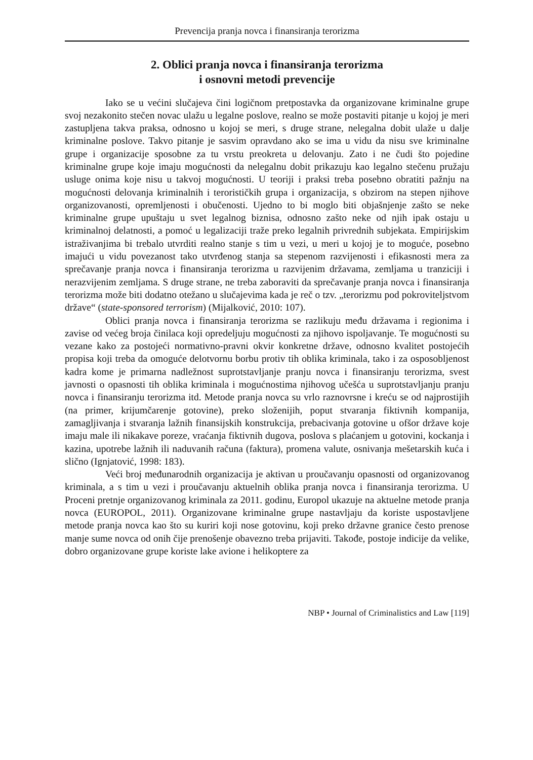Prevencija pranja novca i finansiranja terorizma
2. Oblici pranja novca i finansiranja terorizma
i osnovni metodi prevencije
Iako se u većini slučajeva čini logičnom pretpostavka da organizovane kriminalne grupe svoj nezakonito stečen novac ulažu u legalne poslove, realno se može postaviti pitanje u kojoj je meri zastupljena takva praksa, odnosno u kojoj se meri, s druge strane, nelegalna dobit ulaže u dalje kriminalne poslove. Takvo pitanje je sasvim opravdano ako se ima u vidu da nisu sve kriminalne grupe i organizacije sposobne za tu vrstu preokreta u delovanju. Zato i ne čudi što pojedine kriminalne grupe koje imaju mogućnosti da nelegalnu dobit prikazuju kao legalno stečenu pružaju usluge onima koje nisu u takvoj mogućnosti. U teoriji i praksi treba posebno obratiti pažnju na mogućnosti delovanja kriminalnih i terorističkih grupa i organizacija, s obzirom na stepen njihove organizovanosti, opremljenosti i obučenosti. Ujedno to bi moglo biti objašnjenje zašto se neke kriminalne grupe upuštaju u svet legalnog biznisa, odnosno zašto neke od njih ipak ostaju u kriminalnoj delatnosti, a pomoć u legalizaciji traže preko legalnih privrednih subjekata. Empirijskim istraživanjima bi trebalo utvrditi realno stanje s tim u vezi, u meri u kojoj je to moguće, posebno imajući u vidu povezanost tako utvrđenog stanja sa stepenom razvijenosti i efikasnosti mera za sprečavanje pranja novca i finansiranja terorizma u razvijenim državama, zemljama u tranziciji i nerazvijenim zemljama. S druge strane, ne treba zaboraviti da sprečavanje pranja novca i finansiranja terorizma može biti dodatno otežano u slučajevima kada je reč o tzv. „terorizmu pod pokroviteljstvom države“ (state-sponsored terrorism) (Mijalković, 2010: 107).
Oblici pranja novca i finansiranja terorizma se razlikuju među državama i regionima i zavise od većeg broja činilaca koji opredeljuju mogućnosti za njihovo ispoljavanje. Te mogućnosti su vezane kako za postojeći normativno-pravni okvir konkretne države, odnosno kvalitet postojećih propisa koji treba da omoguće delotvornu borbu protiv tih oblika kriminala, tako i za osposobljenost kadra kome je primarna nadležnost suprotstavljanje pranju novca i finansiranju terorizma, svest javnosti o opasnosti tih oblika kriminala i mogućnostima njihovog učešća u suprotstavljanju pranju novca i finansiranju terorizma itd. Metode pranja novca su vrlo raznovrsne i kreću se od najprostijih (na primer, krijumčarenje gotovine), preko složenijih, poput stvaranja fiktivnih kompanija, zamagljivanja i stvaranja lažnih finansijskih konstrukcija, prebacivanja gotovine u ofšor države koje imaju male ili nikakave poreze, vraćanja fiktivnih dugova, poslova s plaćanjem u gotovini, kockanja i kazina, upotrebe lažnih ili naduvanih računa (faktura), promena valute, osnivanja mešetarskih kuća i slično (Ignjatović, 1998: 183).
Veći broj međunarodnih organizacija je aktivan u proučavanju opasnosti od organizovanog kriminala, a s tim u vezi i proučavanju aktuelnih oblika pranja novca i finansiranja terorizma. U Proceni pretnje organizovanog kriminala za 2011. godinu, Europol ukazuje na aktuelne metode pranja novca (EUROPOL, 2011). Organizovane kriminalne grupe nastavljaju da koriste uspostavljene metode pranja novca kao što su kuriri koji nose gotovinu, koji preko državne granice često prenose manje sume novca od onih čije prenošenje obavezno treba prijaviti. Takođe, postoje indicije da velike, dobro organizovane grupe koriste lake avione i helikoptere za
NBP • Journal of Criminalistics and Law [119]